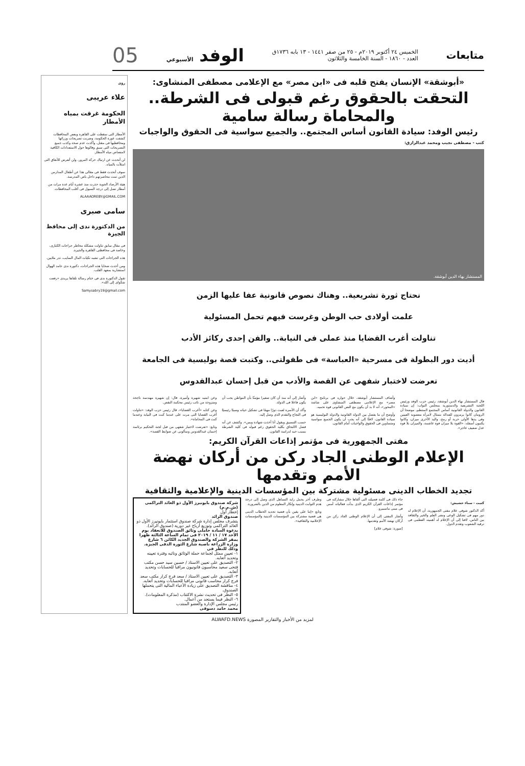متابعات
الخميس ٢٤ أكتوبر ٢٠١٩م - ٢٥ من صفر ١٤٤١ - ١٣ بابه ١٧٣٦ق
العدد - ١٨٦٠ - السنة الخامسة والثلاثون
الوفد الأسبوعي
05
«أبوشقة» الإنسان يفتح قلبه فى «ابن مصر» مع الإعلامى مصطفى المنشاوى:
التحقت بالحقوق رغم قبولى فى الشرطة.. والمحاماة رسالة سامية
رئيس الوفد: سيادة القانون أساس المجتمع.. والجميع سواسية فى الحقوق والواجبات
كتب - مصطفى نجيب ومحمد عبدالرازق:
المستشار بهاء الدين أبوشقة.
نحتاج ثورة تشريعية.. وهناك نصوص قانونية عفا عليها الزمن
علمت أولادى حب الوطن وغرست فيهم تحمل المسئولية
تناولت أغرب القضايا منذ عملى فى النيابة.. والفن إحدى ركائز الأدب
أديت دور البطولة فى مسرحية «العباسة» فى طفولتى.. وكتبت قصة بوليسية فى الجامعة
تعرضت لاختبار شفهى عن القصة والأدب من قبل إحسان عبدالقدوس
قال المستشار بهاء الدين أبوشقة، رئيس حزب الوفد ورئيس اللجنة التشريعية والدستورية بمجلس النواب: إن سيادة القانون والدولة القانونية أساس المجتمع المنتظم، موضحا أن الرومان كانوا يرمزون للعدالة بتمثال لامرأة معصوبة العينين وفى يدها الأولى حربة أو رمح، واليد الأخرى ميزان، وكانوا يكتبون أسفله: «القوة بلا ميزان قوة غاشمة، والميزان بلا قوة عدل ضعيف عاجز».
وأضاف المستشار أبوشقة، خلال حواره فى برنامج «ابن مصر» مع الإعلامى مصطفى المنشاوى على شاشة «المحور»، أنه لا بد أن يكون مع النص القانونى قوة تحميه.
وأوضح أن ما يفصل بين الدولة القانونية والدولة البوليسية هو سيادة القانون، لافتًا إلى أنه يجب أن يكون الجميع سواسية ومتساوين فى الحقوق والواجبات أمام القانون.
وأشار إلى أنه منذ أن كان صغيرا مؤمنًا بأن المواطن يجب أن يكون فاعلا فى الدولة.
وأكد أن الأسرة لعبت دورًا مهمًا فى تشكيل حياته وسببًا رئيسيًا فى النجاح والتقدم الذى وصل إليه.
حسب التنسيق ويقول أنا أخذت شهادة وبس». وكشف عن أنه فضل الالتحاق بكلية الحقوق رغم قبوله فى كلية الشرطة بسبب حبه لدراسة القانون.
وعن ابنتيه شهيرة وأميرة، قال: إن شهيرة مهندسة ناجحة ومتزوجة من نائب رئيس محكمة النقض.
وعن كتابه «أغرب القضايا»، قال رئيس حزب الوفد: «تناولت أغرب القضايا التى مرت على عندما كنت فى النيابة وعندما كنت فى المحاماة».
وتابع: «تعرضت لاختبار شفهى من قبل لجنة التحكيم برئاسة إحسان عبدالقدوس وسألونى عن ضوابط القصة».
مفتى الجمهورية فى مؤتمر إذاعات القرآن الكريم:
الإعلام الوطنى الجاد ركن من أركان نهضة الأمم وتقدمها
تجديد الخطاب الدينى مسئولية مشتركة بين المؤسسات الدينية والإعلامية والثقافية
شركة صندوق بايونيرز الأول ذو العائد التراكمى (ش.م.م)
إخطار أول
صندوق الرائد
يتشرف مجلس إدارة شركة صندوق استثمار بايونيرز الأول ذو العائد التراكمى وتوزيع أرباح غير دورية (صندوق الرائد).
بدعوة السادة حاملى وثائق الصندوق للانعقاد يوم الأحد ١٧ / ١١ / ٢٠١٩ فى تمام الساعة الثالثة ظهرا بمقر الشركة والصندوق الجديد الكائن ٦ شارع وزارة الزراعة ناصية شارع الثورة الدقى الجيزة.
وذلك للنظر فى
١- تعيين ممثل لجماعة حملة الوثائق ونائبه وفترة تعيينه وتحديد أتعابه.
٢- التصديق على تعيين الاستاذ / حسين سيد حسن مكتب فتحى سعيد محاسبون قانونيون مراقبا للحسابات وتحديد أتعابه.
٣- التصديق على تعيين الاستاذ / سعد فرج كرار مكتب سعد فرج كرار محاسب قانونى مراقبا للحسابات وتحديد أتعابه.
٤- مناقشة التصديق على زيادة الأعباء المالية التى يتحملها الصندوق.
٥- النظر فى تحديث نشرة الاكتتاب (مذكرة المعلومات).
٦- النظر فيما يستجد من أعمال.
رئيس مجلس الإدارة والعضو المنتدب
محمد حامد دسوقى
كتبت - سناء حشيش:
أكد الدكتور شوقى علام مفتى الجمهورية، أن الإعلام له دور مهم فى تشكيل الوعى ونشر العلم والخير والثقافة بين الناس، لافتا إلى أن الإعلام له أهميته العظمى فى ترقية الشعوب وتقدم الدول.
جاء ذلك فى كلمة فضيلته التى ألقاها خلال مشاركته فى مؤتمر إذاعات القرآن الكريم الذى بدأت فعالياته أمس فى مبنى ماسبيرو.
وأشار المفتى إلى أن الإعلام الوطنى الجاد ركن من أركان نهضة الأمم وتقدمها.
[صورة: شوقى علام]
وطرف آخر يحمل راية التساهل الذى وصل إلى درجة هدم الثوابت الدينية وإنكار المعلوم من الدين بالضرورة.
وتابع «إننا على يقين بأن قضية تجديد الخطاب الدينى هى قضية مشتركة بين المؤسسات الدينية والمؤسسات الإعلامية والثقافية».
رؤى
علاء عريبى
الحكومة غرقت بمياه الأمطار
الأمطار التى سقطت على القاهرة وبعض المحافظات كشفت عورة الحكومة، وضربت تصريحات وزرائها ومحافظيها فى مقتل، وأكدت عدم صحة وكذب جميع التصريحات التى سبق وقالوها حول الاستعدادات الكافية لامتصاص مياه الأمطار.
لن أتحدث عن ارتباك حركة المرور، ولن أتعرض للأنفاق التى امتلأت بالمياه.
سوف أتحدث فقط فى مقالى هذا عن أطفال المدارس الذين تمت محاصرتهم داخل باص المدرسة.
هيئة الأرصاد الجوية حذرت منذ عشرة أيام عدة مرات من أمطار تصل إلى درجة السيول فى أغلب المحافظات.
ALAAAOREBY@GMAIL.COM
سامى صبرى
من الدكتورة ندى إلى محافظ الجيزة
فى مقال سابق تناولت مشكلة مخاطر جراجات الكبارى، وخاصة فى محافظتى القاهرة والجيزة.
هذه الجراجات التى تشبه تكيات المال السايب، تدر ملايين.
ومن أحدث ضحايا هذه الجراجات، دكتورة ندى حامد الهوال استشارية بمعهد القلب.
تقول الدكتورة ندى فى ختام رسالة تلقاها بريدى «رفعت شكواى إلى الله».
Samysabry19@gmail.com
لمزيد من الأخبار والتقارير المصورة ALWAFD.NEWS